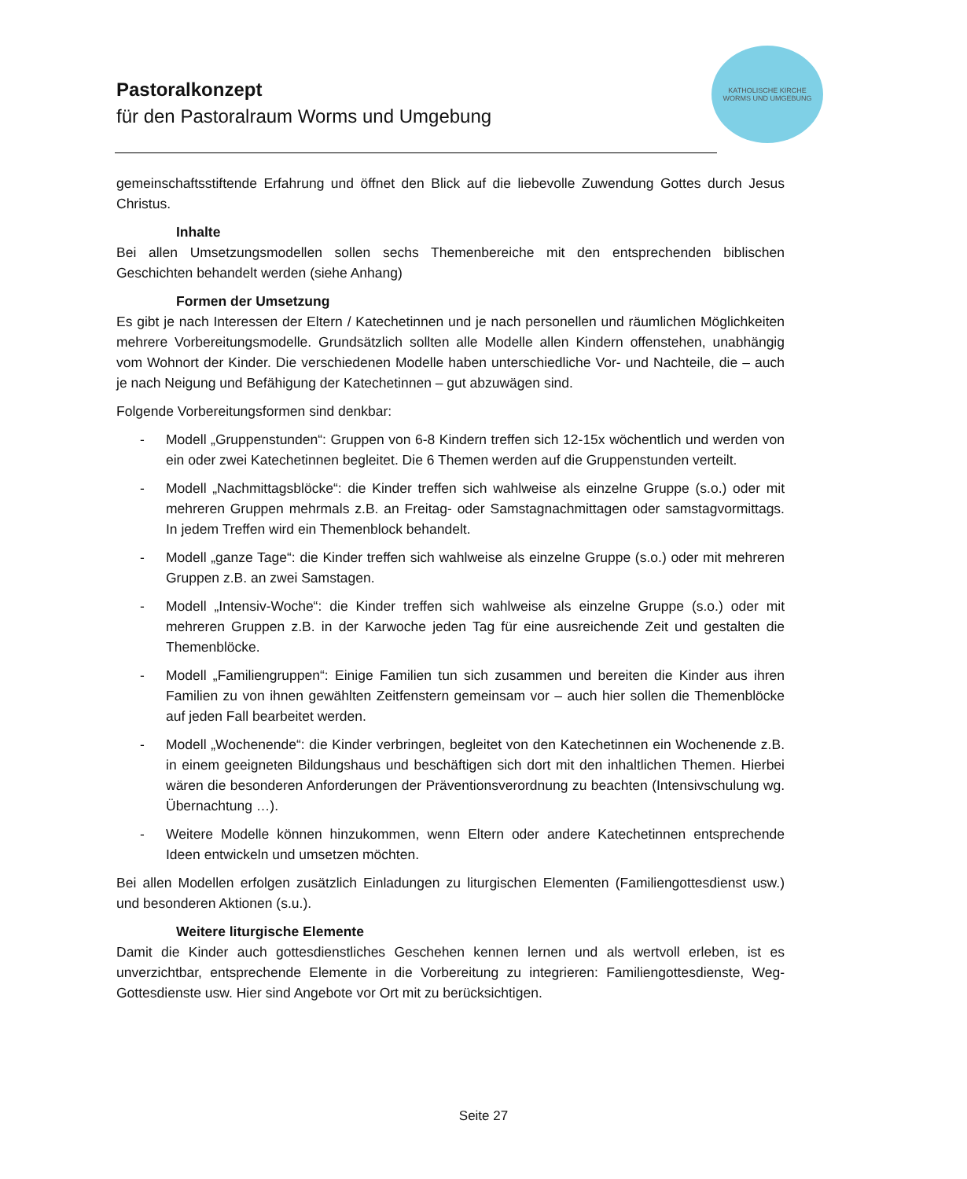Pastoralkonzept
für den Pastoralraum Worms und Umgebung
KATHOLISCHE KIRCHE
WORMS UND UMGEBUNG
gemeinschaftsstiftende Erfahrung und öffnet den Blick auf die liebevolle Zuwendung Gottes durch Jesus Christus.
Inhalte
Bei allen Umsetzungsmodellen sollen sechs Themenbereiche mit den entsprechenden biblischen Geschichten behandelt werden (siehe Anhang)
Formen der Umsetzung
Es gibt je nach Interessen der Eltern / Katechetinnen und je nach personellen und räumlichen Möglichkeiten mehrere Vorbereitungsmodelle. Grundsätzlich sollten alle Modelle allen Kindern offenstehen, unabhängig vom Wohnort der Kinder. Die verschiedenen Modelle haben unterschiedliche Vor- und Nachteile, die – auch je nach Neigung und Befähigung der Katechetinnen – gut abzuwägen sind.
Folgende Vorbereitungsformen sind denkbar:
- Modell „Gruppenstunden“: Gruppen von 6-8 Kindern treffen sich 12-15x wöchentlich und werden von ein oder zwei Katechetinnen begleitet. Die 6 Themen werden auf die Gruppenstunden verteilt.
- Modell „Nachmittagsblöcke“: die Kinder treffen sich wahlweise als einzelne Gruppe (s.o.) oder mit mehreren Gruppen mehrmals z.B. an Freitag- oder Samstagnachmittagen oder samstagvormittags. In jedem Treffen wird ein Themenblock behandelt.
- Modell „ganze Tage“: die Kinder treffen sich wahlweise als einzelne Gruppe (s.o.) oder mit mehreren Gruppen z.B. an zwei Samstagen.
- Modell „Intensiv-Woche“: die Kinder treffen sich wahlweise als einzelne Gruppe (s.o.) oder mit mehreren Gruppen z.B. in der Karwoche jeden Tag für eine ausreichende Zeit und gestalten die Themenblöcke.
- Modell „Familiengruppen“: Einige Familien tun sich zusammen und bereiten die Kinder aus ihren Familien zu von ihnen gewählten Zeitfenstern gemeinsam vor – auch hier sollen die Themenblöcke auf jeden Fall bearbeitet werden.
- Modell „Wochenende“: die Kinder verbringen, begleitet von den Katechetinnen ein Wochenende z.B. in einem geeigneten Bildungshaus und beschäftigen sich dort mit den inhaltlichen Themen. Hierbei wären die besonderen Anforderungen der Präventionsverordnung zu beachten (Intensivschulung wg. Übernachtung …).
- Weitere Modelle können hinzukommen, wenn Eltern oder andere Katechetinnen entsprechende Ideen entwickeln und umsetzen möchten.
Bei allen Modellen erfolgen zusätzlich Einladungen zu liturgischen Elementen (Familiengottesdienst usw.) und besonderen Aktionen (s.u.).
Weitere liturgische Elemente
Damit die Kinder auch gottesdienstliches Geschehen kennen lernen und als wertvoll erleben, ist es unverzichtbar, entsprechende Elemente in die Vorbereitung zu integrieren: Familiengottesdienste, Weg-Gottesdienste usw. Hier sind Angebote vor Ort mit zu berücksichtigen.
Seite 27